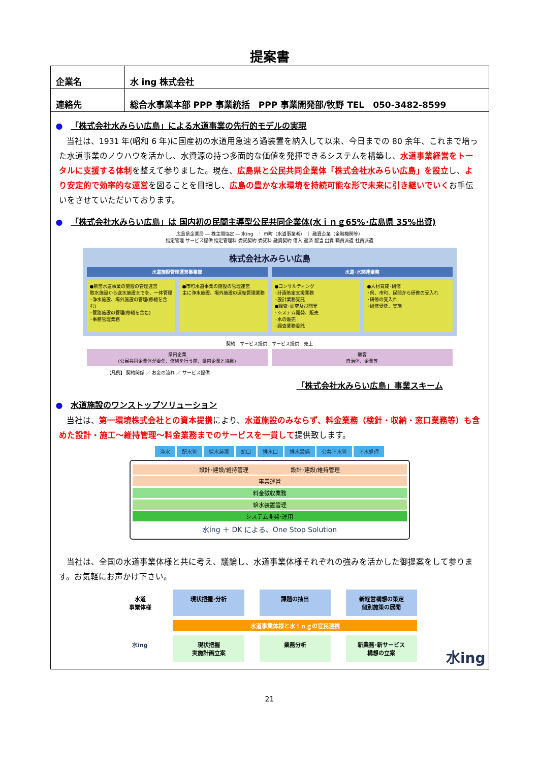提案書
| 企業名 | 水 ing 株式会社 |
| 連絡先 | 総合水事業本部 PPP 事業統括 PPP 事業開発部/牧野 TEL 050-3482-8599 |
● 「株式会社水みらい広島」による水道事業の先行的モデルの実現
当社は、1931 年(昭和 6 年)に国産初の水道用急速ろ過装置を納入して以来、今日までの 80 余年、これまで培った水道事業のノウハウを活かし、水資源の持つ多面的な価値を発揮できるシステムを構築し、水道事業経営をトータルに支援する体制を整えて参りました。現在、広島県と公民共同企業体「株式会社水みらい広島」を設立し、より安定的で効率的な運営を図ることを目指し、広島の豊かな水環境を持続可能な形で未来に引き継いでいくお手伝いをさせていただいております。
● 「株式会社水みらい広島」は 国内初の民間主導型公民共同企業体(水ｉｎｇ65%･広島県 35%出資)
広島県企業局 ― 株主間協定 ― 水ing　｜ 市町（水道事業者） ｜ 融資企業（金融機関等）
指定管理 サービス提供 指定管理料 委託契約 委託料 融資契約 借入 返済 配当 出資 職員派遣 社員派遣
株式会社水みらい広島
水道施設管理運営事業部 水道･水関連業務
●県営水道事業の施設の管理運営
取水施設から送水施設までを、一体管理
･浄水施設、場外施設の管理(修繕を含む)
･管路施設の管理(修繕を含む)
･事務管理業務
●市町水道事業の施設の管理運営
主に浄水施設、場外施設の運転管理業務
●コンサルティング
･計画策定支援業務
･設計業務受託
●調査･研究及び開発
･システム開発、販売
･水の販売
･調査業務委託
●人材育成･研修
･県、市町、民間から研修の受入れ
･研修の受入れ
･研修受託、実施
契約　サービス提供　サービス提供　売上
県内企業
(公民共同企業体が委任、修繕を行う際、県内企業と協働)
顧客
自治体、企業等
【凡例】 契約関係 ／ お金の流れ ／ サービス提供
「株式会社水みらい広島」事業スキーム
● 水道施設のワンストップソリューション
当社は、第一環境株式会社との資本提携により、水道施設のみならず、料金業務（検針・収納・窓口業務等）も含めた設計・施工～維持管理～料金業務までのサービスを一貫して提供致します。
浄水 配水管 給水装置 蛇口 排水口 排水設備 公共下水管 下水処理
設計･建設/維持管理 　　　　　　　 設計･建設/維持管理
事業運営
料金徴収業務
給水装置管理
システム開発･運用
水ing ＋ DK による、One Stop Solution
当社は、全国の水道事業体様と共に考え、議論し、水道事業体様それぞれの強みを活かした御提案をして参ります。お気軽にお声かけ下さい。
水道
事業体様
現状把握･分析
課題の抽出
新経営構想の策定
個別施策の展開
水道事業体様と水ｉｎｇの官民連携
水ing
現状把握
実施計画立案
業務分析
新業務･新サービス
構想の立案
水ing
21